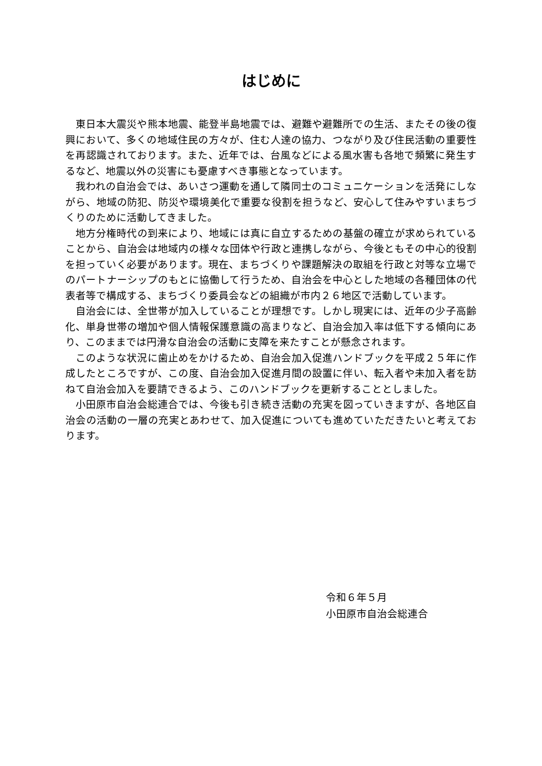はじめに
東日本大震災や熊本地震、能登半島地震では、避難や避難所での生活、またその後の復興において、多くの地域住民の方々が、住む人達の協力、つながり及び住民活動の重要性を再認識されております。また、近年では、台風などによる風水害も各地で頻繁に発生するなど、地震以外の災害にも憂慮すべき事態となっています。
我われの自治会では、あいさつ運動を通して隣同士のコミュニケーションを活発にしながら、地域の防犯、防災や環境美化で重要な役割を担うなど、安心して住みやすいまちづくりのために活動してきました。
地方分権時代の到来により、地域には真に自立するための基盤の確立が求められていることから、自治会は地域内の様々な団体や行政と連携しながら、今後ともその中心的役割を担っていく必要があります。現在、まちづくりや課題解決の取組を行政と対等な立場でのパートナーシップのもとに協働して行うため、自治会を中心とした地域の各種団体の代表者等で構成する、まちづくり委員会などの組織が市内２６地区で活動しています。
自治会には、全世帯が加入していることが理想です。しかし現実には、近年の少子高齢化、単身世帯の増加や個人情報保護意識の高まりなど、自治会加入率は低下する傾向にあり、このままでは円滑な自治会の活動に支障を来たすことが懸念されます。
このような状況に歯止めをかけるため、自治会加入促進ハンドブックを平成２５年に作成したところですが、この度、自治会加入促進月間の設置に伴い、転入者や未加入者を訪ねて自治会加入を要請できるよう、このハンドブックを更新することとしました。
小田原市自治会総連合では、今後も引き続き活動の充実を図っていきますが、各地区自治会の活動の一層の充実とあわせて、加入促進についても進めていただきたいと考えております。
令和６年５月
小田原市自治会総連合